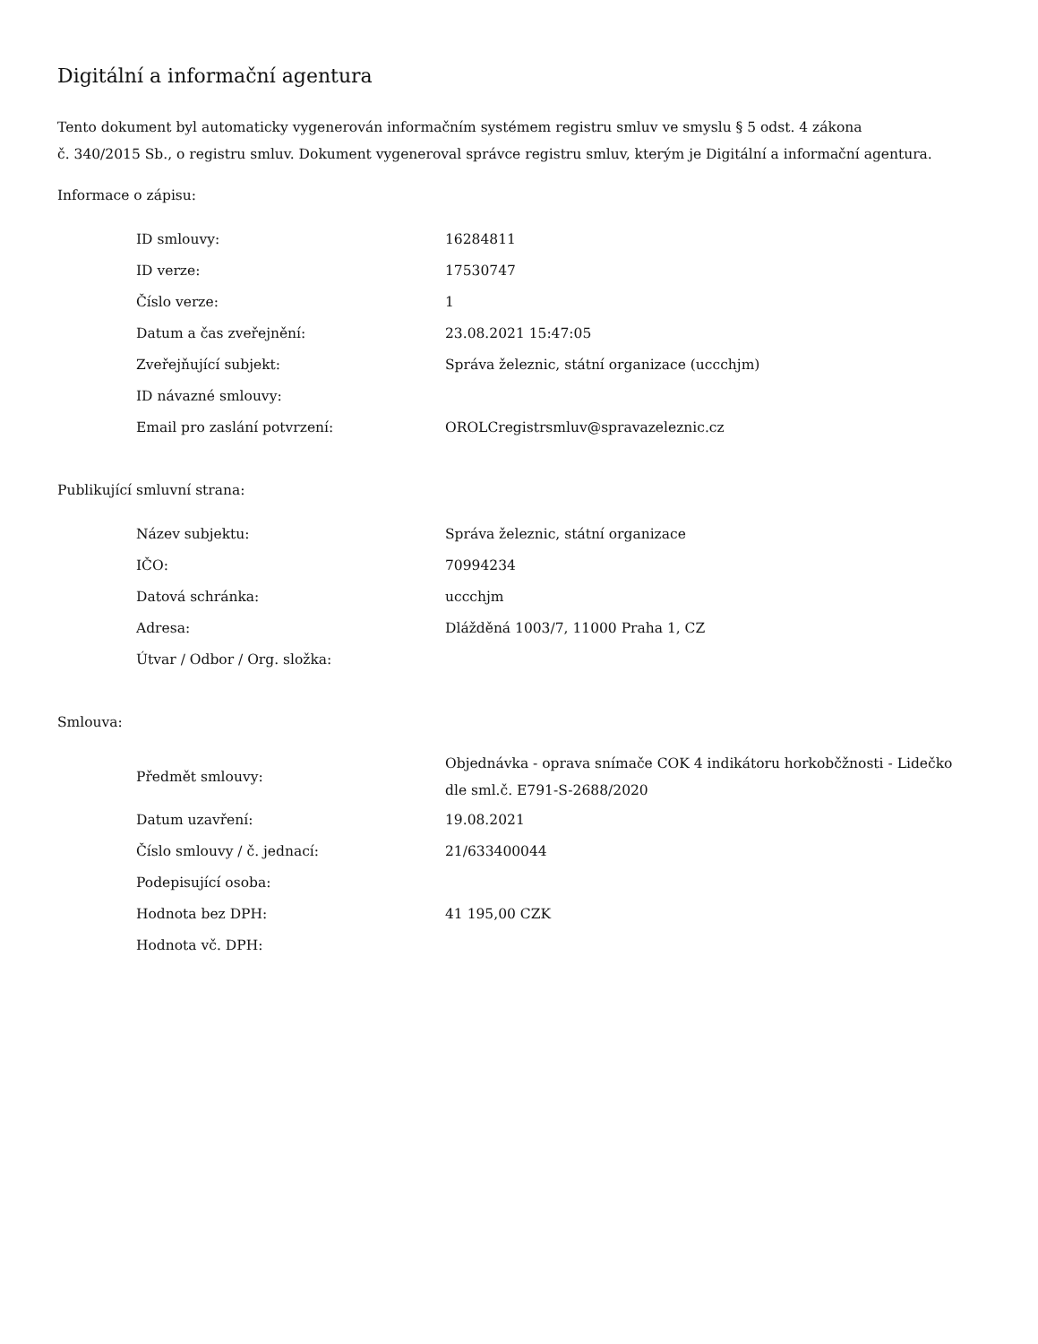Digitální a informační agentura
Tento dokument byl automaticky vygenerován informačním systémem registru smluv ve smyslu § 5 odst. 4 zákona
č. 340/2015 Sb., o registru smluv. Dokument vygeneroval správce registru smluv, kterým je Digitální a informační agentura.
Informace o zápisu:
| ID smlouvy: | 16284811 |
| ID verze: | 17530747 |
| Číslo verze: | 1 |
| Datum a čas zveřejnění: | 23.08.2021 15:47:05 |
| Zveřejňující subjekt: | Správa železnic, státní organizace (uccchjm) |
| ID návazné smlouvy: | |
| Email pro zaslání potvrzení: | OROLCregistrsmluv@spravazeleznic.cz |
Publikující smluvní strana:
| Název subjektu: | Správa železnic, státní organizace |
| IČO: | 70994234 |
| Datová schránka: | uccchjm |
| Adresa: | Dlážděná 1003/7, 11000 Praha 1, CZ |
| Útvar / Odbor / Org. složka: | |
Smlouva:
| Předmět smlouvy: | Objednávka - oprava snímače COK 4 indikátoru horkobčžnosti - Lidečko dle sml.č. E791-S-2688/2020 |
| Datum uzavření: | 19.08.2021 |
| Číslo smlouvy / č. jednací: | 21/633400044 |
| Podepisující osoba: | |
| Hodnota bez DPH: | 41 195,00 CZK |
| Hodnota vč. DPH: | |